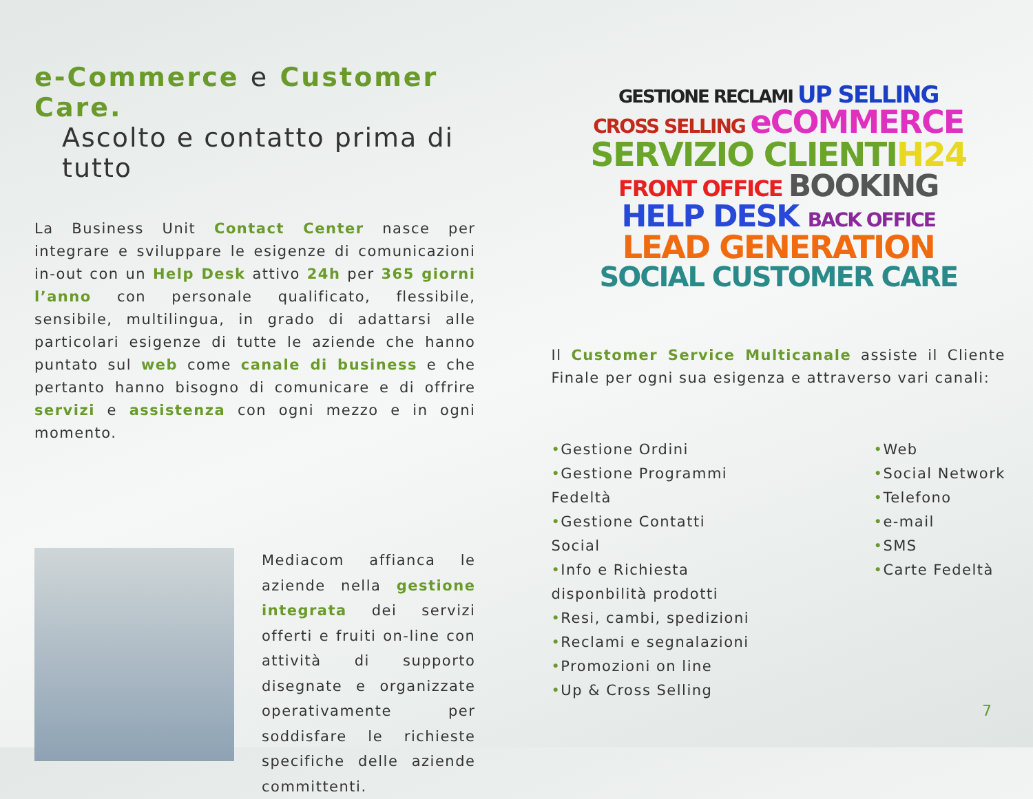e-Commerce e Customer Care.
Ascolto e contatto prima di tutto
La Business Unit Contact Center nasce per integrare e sviluppare le esigenze di comunicazioni in-out con un Help Desk attivo 24h per 365 giorni l’anno con personale qualificato, flessibile, sensibile, multilingua, in grado di adattarsi alle particolari esigenze di tutte le aziende che hanno puntato sul web come canale di business e che pertanto hanno bisogno di comunicare e di offrire servizi e assistenza con ogni mezzo e in ogni momento.
Mediacom affianca le aziende nella gestione integrata dei servizi offerti e fruiti on-line con attività di supporto disegnate e organizzate operativamente per soddisfare le richieste specifiche delle aziende committenti.
GESTIONE RECLAMI UP SELLING
CROSS SELLING eCOMMERCE
SERVIZIO CLIENTI H24
FRONT OFFICE BOOKING
HELP DESK BACK OFFICE
LEAD GENERATION
SOCIAL CUSTOMER CARE
Il Customer Service Multicanale assiste il Cliente Finale per ogni sua esigenza e attraverso vari canali:
•Gestione Ordini
•Gestione Programmi Fedeltà
•Gestione Contatti Social
•Info e Richiesta disponbilità prodotti
•Resi, cambi, spedizioni
•Reclami e segnalazioni
•Promozioni on line
•Up & Cross Selling
•Web
•Social Network
•Telefono
•e-mail
•SMS
•Carte Fedeltà
7